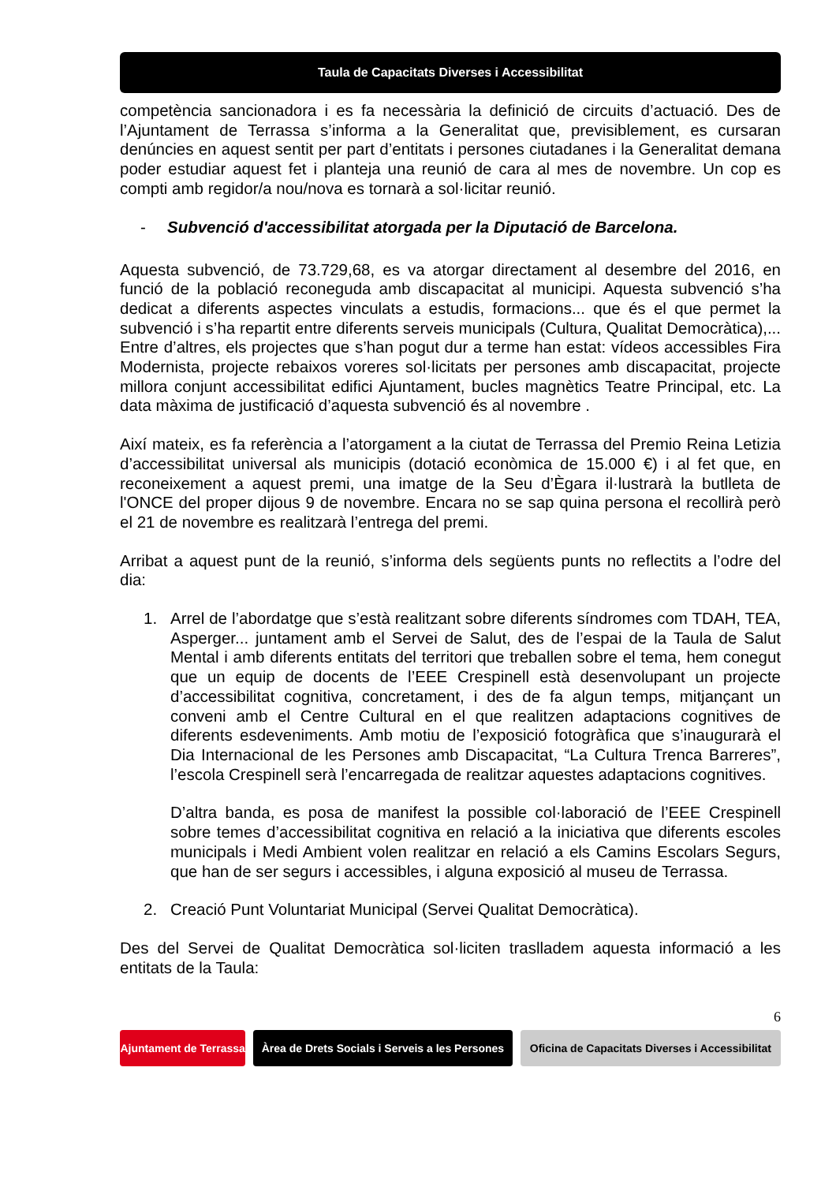Taula de Capacitats Diverses i Accessibilitat
competència sancionadora i es fa necessària la definició de circuits d’actuació. Des de l’Ajuntament de Terrassa s’informa a la Generalitat que, previsiblement, es cursaran denúncies en aquest sentit per part d’entitats i persones ciutadanes i la Generalitat demana poder estudiar aquest fet i planteja una reunió de cara al mes de novembre. Un cop es compti amb regidor/a nou/nova es tornarà a sol·licitar reunió.
- Subvenció d'accessibilitat atorgada per la Diputació de Barcelona.
Aquesta subvenció, de 73.729,68, es va atorgar directament al desembre del 2016, en funció de la població reconeguda amb discapacitat al municipi. Aquesta subvenció s’ha dedicat a diferents aspectes vinculats a estudis, formacions... que és el que permet la subvenció i s’ha repartit entre diferents serveis municipals (Cultura, Qualitat Democràtica),... Entre d’altres, els projectes que s’han pogut dur a terme han estat: vídeos accessibles Fira Modernista, projecte rebaixos voreres sol·licitats per persones amb discapacitat, projecte millora conjunt accessibilitat edifici Ajuntament, bucles magnètics Teatre Principal, etc. La data màxima de justificació d’aquesta subvenció és al novembre .
Així mateix, es fa referència a l’atorgament a la ciutat de Terrassa del Premio Reina Letizia d’accessibilitat universal als municipis (dotació econòmica de 15.000 €) i al fet que, en reconeixement a aquest premi, una imatge de la Seu d’Ègara il·lustrarà la butlleta de l'ONCE del proper dijous 9 de novembre. Encara no se sap quina persona el recollirà però el 21 de novembre es realitzarà l’entrega del premi.
Arribat a aquest punt de la reunió, s’informa dels següents punts no reflectits a l’odre del dia:
1. Arrel de l’abordatge que s’està realitzant sobre diferents síndromes com TDAH, TEA, Asperger... juntament amb el Servei de Salut, des de l’espai de la Taula de Salut Mental i amb diferents entitats del territori que treballen sobre el tema, hem conegut que un equip de docents de l’EEE Crespinell està desenvolupant un projecte d’accessibilitat cognitiva, concretament, i des de fa algun temps, mitjançant un conveni amb el Centre Cultural en el que realitzen adaptacions cognitives de diferents esdeveniments. Amb motiu de l’exposició fotogràfica que s’inaugurarà el Dia Internacional de les Persones amb Discapacitat, “La Cultura Trenca Barreres”, l’escola Crespinell serà l’encarregada de realitzar aquestes adaptacions cognitives.
D’altra banda, es posa de manifest la possible col·laboració de l’EEE Crespinell sobre temes d’accessibilitat cognitiva en relació a la iniciativa que diferents escoles municipals i Medi Ambient volen realitzar en relació a els Camins Escolars Segurs, que han de ser segurs i accessibles, i alguna exposició al museu de Terrassa.
2. Creació Punt Voluntariat Municipal (Servei Qualitat Democràtica).
Des del Servei de Qualitat Democràtica sol·liciten traslladem aquesta informació a les entitats de la Taula:
6
Ajuntament de Terrassa
Àrea de Drets Socials i Serveis a les Persones
Oficina de Capacitats Diverses i Accessibilitat